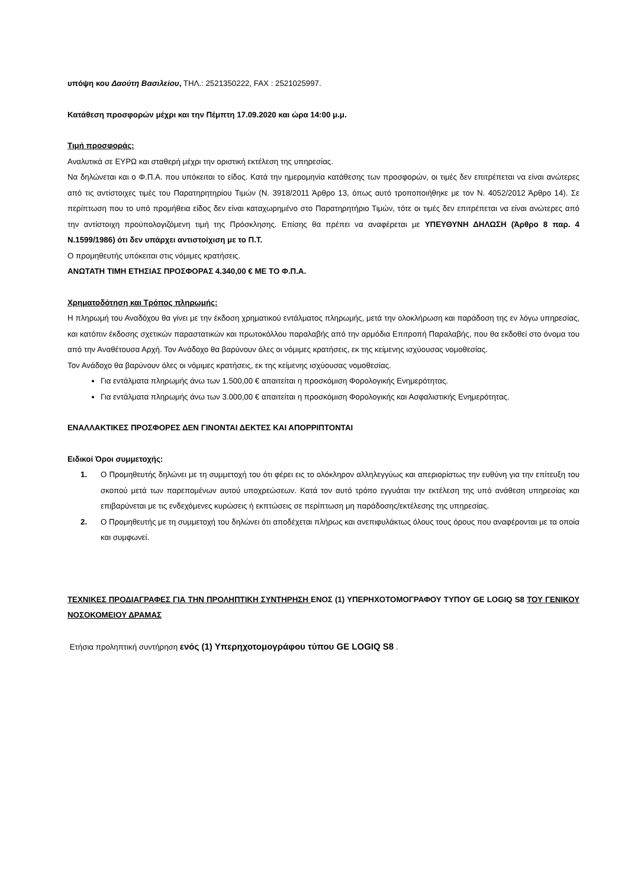υπόψη κου Δαούτη Βασιλείου, ΤΗΛ.: 2521350222, FAX : 2521025997.
Κατάθεση προσφορών μέχρι και την Πέμπτη 17.09.2020 και ώρα 14:00 μ.μ.
Τιμή προσφοράς:
Αναλυτικά σε ΕΥΡΩ και σταθερή μέχρι την οριστική εκτέλεση της υπηρεσίας.
Να δηλώνεται και ο Φ.Π.Α. που υπόκειται το είδος. Κατά την ημερομηνία κατάθεσης των προσφορών, οι τιμές δεν επιτρέπεται να είναι ανώτερες από τις αντίστοιχες τιμές του Παρατηρητηρίου Τιμών (Ν. 3918/2011 Άρθρο 13, όπως αυτό τροποποιήθηκε με τον Ν. 4052/2012 Άρθρο 14). Σε περίπτωση που το υπό προμήθεια είδος δεν είναι καταχωρημένο στο Παρατηρητήριο Τιμών, τότε οι τιμές δεν επιτρέπεται να είναι ανώτερες από την αντίστοιχη προϋπολογιζόμενη τιμή της Πρόσκλησης. Επίσης θα πρέπει να αναφέρεται με ΥΠΕΥΘΥΝΗ ΔΗΛΩΣΗ (Άρθρο 8 παρ. 4 Ν.1599/1986) ότι δεν υπάρχει αντιστοίχιση με το Π.Τ.
Ο προμηθευτής υπόκειται στις νόμιμες κρατήσεις.
ΑΝΩΤΑΤΗ ΤΙΜΗ ΕΤΗΣΙΑΣ ΠΡΟΣΦΟΡΑΣ 4.340,00 € ΜΕ ΤΟ Φ.Π.Α.
Χρηματοδότηση και Τρόπος πληρωμής:
Η πληρωμή του Αναδόχου θα γίνει με την έκδοση χρηματικού εντάλματος πληρωμής, μετά την ολοκλήρωση και παράδοση της εν λόγω υπηρεσίας, και κατόπιν έκδοσης σχετικών παραστατικών και πρωτοκόλλου παραλαβής από την αρμόδια Επιτροπή Παραλαβής, που θα εκδοθεί στο όνομα του από την Αναθέτουσα Αρχή. Τον Ανάδοχο θα βαρύνουν όλες οι νόμιμες κρατήσεις, εκ της κείμενης ισχύουσας νομοθεσίας.
Τον Ανάδοχο θα βαρύνουν όλες οι νόμιμες κρατήσεις, εκ της κείμενης ισχύουσας νομοθεσίας.
Για εντάλματα πληρωμής άνω των 1.500,00 € απαιτείται η προσκόμιση Φορολογικής Ενημερότητας.
Για εντάλματα πληρωμής άνω των 3.000,00 € απαιτείται η προσκόμιση Φορολογικής και Ασφαλιστικής Ενημερότητας.
ΕΝΑΛΛΑΚΤΙΚΕΣ ΠΡΟΣΦΟΡΕΣ ΔΕΝ ΓΙΝΟΝΤΑΙ ΔΕΚΤΕΣ ΚΑΙ ΑΠΟΡΡΙΠΤΟΝΤΑΙ
Ειδικοί Όροι συμμετοχής:
1. Ο Προμηθευτής δηλώνει με τη συμμετοχή του ότι φέρει εις το ολόκληρον αλληλεγγύως και απεριορίστως την ευθύνη για την επίτευξη του σκοπού μετά των παρεπομένων αυτού υποχρεώσεων. Κατά τον αυτό τρόπο εγγυάται την εκτέλεση της υπό ανάθεση υπηρεσίας και επιβαρύνεται με τις ενδεχόμενες κυρώσεις ή εκπτώσεις σε περίπτωση μη παράδοσης/εκτέλεσης της υπηρεσίας.
2. Ο Προμηθευτής με τη συμμετοχή του δηλώνει ότι αποδέχεται πλήρως και ανεπιφυλάκτως όλους τους όρους που αναφέρονται με τα οποία και συμφωνεί.
ΤΕΧΝΙΚΕΣ ΠΡΟΔΙΑΓΡΑΦΕΣ ΓΙΑ ΤΗΝ ΠΡΟΛΗΠΤΙΚΗ ΣΥΝΤΗΡΗΣΗ ΕΝΟΣ (1) ΥΠΕΡΗΧΟΤΟΜΟΓΡΑΦΟΥ ΤΥΠΟΥ GE LOGIQ S8 ΤΟΥ ΓΕΝΙΚΟΥ ΝΟΣΟΚΟΜΕΙΟΥ ΔΡΑΜΑΣ
Ετήσια προληπτική συντήρηση ενός (1) Υπερηχοτομογράφου τύπου GE LOGIQ S8 .